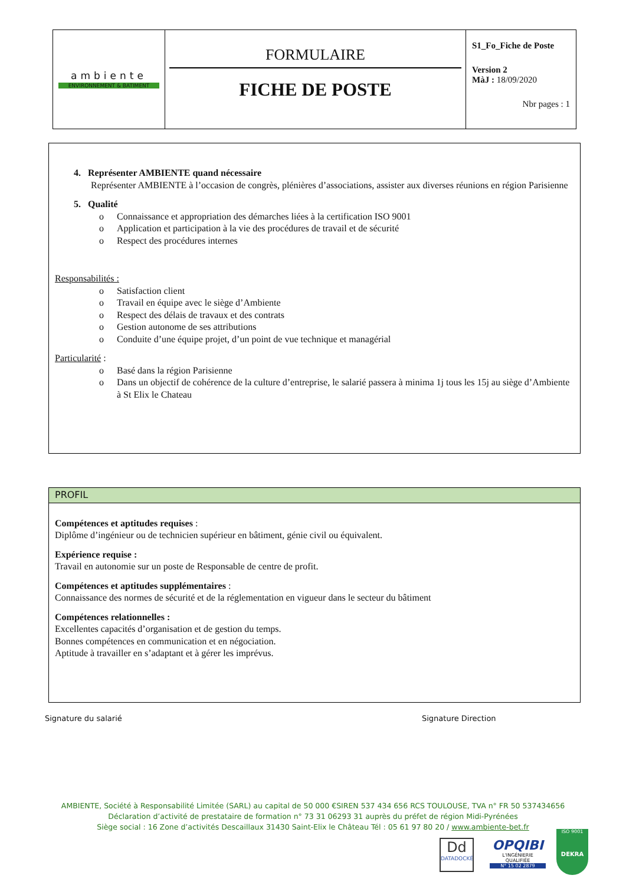| ambiente ENVIRONNEMENT & BATIMENT | FORMULAIRE FICHE DE POSTE | S1_Fo_Fiche de Poste Version 2 MàJ : 18/09/2020 Nbr pages : 1 |
4. Représenter AMBIENTE quand nécessaire
Représenter AMBIENTE à l’occasion de congrès, plénières d’associations, assister aux diverses réunions en région Parisienne
5. Qualité
o Connaissance et appropriation des démarches liées à la certification ISO 9001
o Application et participation à la vie des procédures de travail et de sécurité
o Respect des procédures internes
Responsabilités :
o Satisfaction client
o Travail en équipe avec le siège d’Ambiente
o Respect des délais de travaux et des contrats
o Gestion autonome de ses attributions
o Conduite d’une équipe projet, d’un point de vue technique et managérial
Particularité :
o Basé dans la région Parisienne
o Dans un objectif de cohérence de la culture d’entreprise, le salarié passera à minima 1j tous les 15j au siège d’Ambiente à St Elix le Chateau
PROFIL
Compétences et aptitudes requises :
Diplôme d’ingénieur ou de technicien supérieur en bâtiment, génie civil ou équivalent.
Expérience requise :
Travail en autonomie sur un poste de Responsable de centre de profit.
Compétences et aptitudes supplémentaires :
Connaissance des normes de sécurité et de la réglementation en vigueur dans le secteur du bâtiment
Compétences relationnelles :
Excellentes capacités d’organisation et de gestion du temps.
Bonnes compétences en communication et en négociation.
Aptitude à travailler en s’adaptant et à gérer les imprévus.
Signature du salarié Signature Direction
AMBIENTE, Société à Responsabilité Limitée (SARL) au capital de 50 000 €SIREN 537 434 656 RCS TOULOUSE, TVA n° FR 50 537434656
Déclaration d’activité de prestataire de formation n° 73 31 06293 31 auprès du préfet de région Midi-Pyrénées
Siège social : 16 Zone d’activités Descaillaux 31430 Saint-Elix le Château Tél : 05 61 97 80 20 / www.ambiente-bet.fr
Dd
DATADOCKÉ
OPQIBI
L'INGÉNIERIE QUALIFIÉE
N° 15 02 2879
ISO 9001
DEKRA